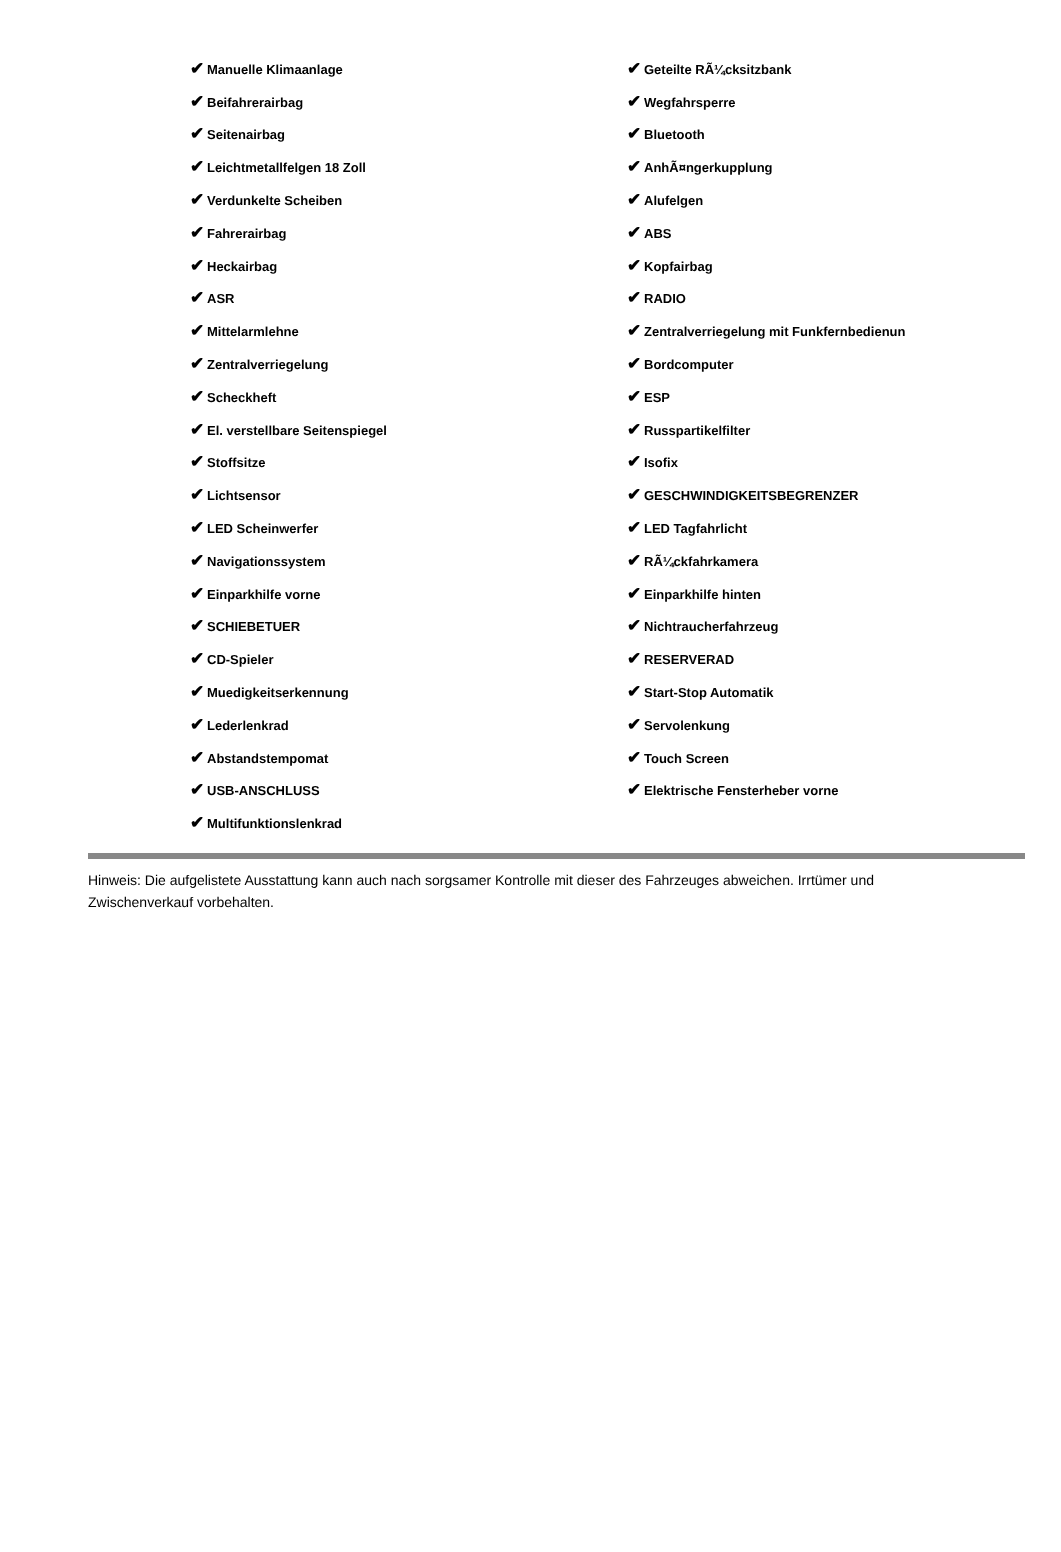| ✔ Manuelle Klimaanlage | ✔ Geteilte RÃ¼cksitzbank |
| ✔ Beifahrerairbag | ✔ Wegfahrsperre |
| ✔ Seitenairbag | ✔ Bluetooth |
| ✔ Leichtmetallfelgen 18 Zoll | ✔ AnhÃ¤ngerkupplung |
| ✔ Verdunkelte Scheiben | ✔ Alufelgen |
| ✔ Fahrerairbag | ✔ ABS |
| ✔ Heckairbag | ✔ Kopfairbag |
| ✔ ASR | ✔ RADIO |
| ✔ Mittelarmlehne | ✔ Zentralverriegelung mit Funkfernbedienun |
| ✔ Zentralverriegelung | ✔ Bordcomputer |
| ✔ Scheckheft | ✔ ESP |
| ✔ El. verstellbare Seitenspiegel | ✔ Russpartikelfilter |
| ✔ Stoffsitze | ✔ Isofix |
| ✔ Lichtsensor | ✔ GESCHWINDIGKEITSBEGRENZER |
| ✔ LED Scheinwerfer | ✔ LED Tagfahrlicht |
| ✔ Navigationssystem | ✔ RÃ¼ckfahrkamera |
| ✔ Einparkhilfe vorne | ✔ Einparkhilfe hinten |
| ✔ SCHIEBETUER | ✔ Nichtraucherfahrzeug |
| ✔ CD-Spieler | ✔ RESERVERAD |
| ✔ Muedigkeitserkennung | ✔ Start-Stop Automatik |
| ✔ Lederlenkrad | ✔ Servolenkung |
| ✔ Abstandstempomat | ✔ Touch Screen |
| ✔ USB-ANSCHLUSS | ✔ Elektrische Fensterheber vorne |
| ✔ Multifunktionslenkrad | |
Hinweis: Die aufgelistete Ausstattung kann auch nach sorgsamer Kontrolle mit dieser des Fahrzeuges abweichen. Irrtümer und Zwischenverkauf vorbehalten.